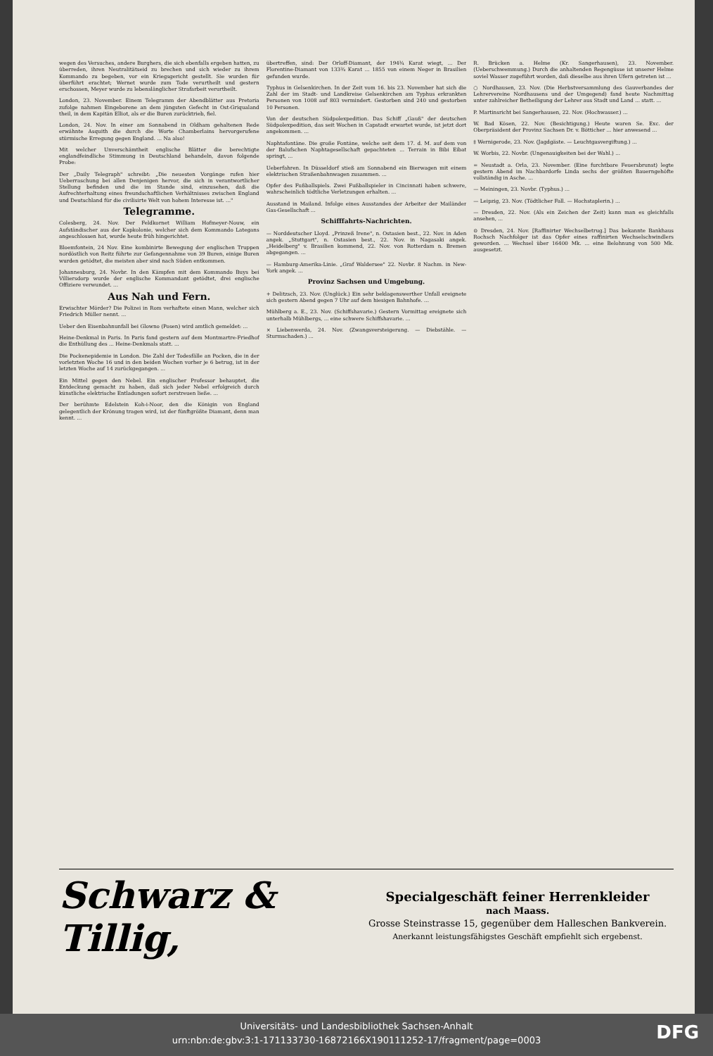wegen des Versuches, andere Burghers, die sich ebenfalls ergeben hatten, zu überreden, ihren Neutralitätseid zu brechen und sich wieder zu ihrem Kommando zu begeben, vor ein Kriegsgericht gestellt. Sie wurden für überführt erachtet; Wernet wurde zum Tode verurtheilt und gestern erschossen, Meyer wurde zu lebenslänglicher Strafarbeit verurtheilt.
London, 23. November. Einem Telegramm der Abendblätter aus Pretoria zufolge nahmen Eingeborene an dem jüngsten Gefecht in Ost-Griqualand theil, in dem Kapitän Elliot, als er die Buren zurücktrieb, fiel.
London, 24. Nov. In einer am Sonnabend in Oldham gehaltenen Rede erwähnte Asquith die durch die Worte Chamberlains hervorgerufene stürmische Erregung gegen England. ... Na also!
Mit welcher Unverschämtheit englische Blätter die berechtigte englandfeindliche Stimmung in Deutschland behandeln, davon folgende Probe:
Der „Daily Telegraph" schreibt: „Die neuesten Vorgänge rufen hier Ueberraschung bei allen Denjenigen hervor, die sich in verantwortlicher Stellung befinden und die im Stande sind, einzusehen, daß die Aufrechterhaltung eines freundschaftlichen Verhältnisses zwischen England und Deutschland für die civilisirte Welt von hohem Interesse ist. ..."
Telegramme.
Colesberg, 24. Nov. Der Feldkornet William Hofmeyer-Nouw, ein Aufständischer aus der Kapkolonie, welcher sich dem Kommando Lategans angeschlossen hat, wurde heute früh hingerichtet.
Bloemfontein, 24 Nov. Eine kombinirte Bewegung der englischen Truppen nordöstlich von Reitz führte zur Gefangennahme von 39 Buren, einige Buren wurden getödtet, die meisten aber sind nach Süden entkommen.
Johannesburg, 24. Novbr. In den Kämpfen mit dem Kommando Buys bei Villiersdorp wurde der englische Kommandant getödtet, drei englische Offiziere verwundet. ...
Aus Nah und Fern.
Erwischter Mörder? Die Polizei in Rom verhaftete einen Mann, welcher sich Friedrich Müller nennt. ...
Ueber den Eisenbahnunfall bei Glowno (Posen) wird amtlich gemeldet: ...
Heine-Denkmal in Paris. In Paris fand gestern auf dem Montmartre-Friedhof die Enthüllung des ... Heine-Denkmals statt. ...
Die Pockenepidemie in London. Die Zahl der Todesfälle an Pocken, die in der vorletzten Woche 16 und in den beiden Wochen vorher je 6 betrug, ist in der letzten Woche auf 14 zurückgegangen. ...
Ein Mittel gegen den Nebel. Ein englischer Professor behauptet, die Entdeckung gemacht zu haben, daß sich jeder Nebel erfolgreich durch künstliche elektrische Entladungen sofort zerstreuen ließe. ...
Der berühmte Edelstein Koh-i-Noor, den die Königin von England gelegentlich der Krönung tragen wird, ist der fünftgrößte Diamant, denn man kennt. ...
übertreffen, sind: Der Orloff-Diamant, der 194¾ Karat wiegt, ... Der Florentine-Diamant von 133¾ Karat ... 1855 von einem Neger in Brasilien gefunden wurde.
Typhus in Gelsenkirchen. In der Zeit vom 16. bis 23. November hat sich die Zahl der im Stadt- und Landkreise Gelsenkirchen am Typhus erkrankten Personen von 1008 auf 803 vermindert. Gestorben sind 240 und gestorben 10 Personen.
Von der deutschen Südpolexpedition. Das Schiff „Gauß" der deutschen Südpolexpedition, das seit Wochen in Capstadt erwartet wurde, ist jetzt dort angekommen. ...
Naphtafontäne. Die große Fontäne, welche seit dem 17. d. M. auf dem von der Balufschen Naphtagesellschaft gepachteten ... Terrain in Bibi Eibat springt, ...
Ueberfahren. In Düsseldorf stieß am Sonnabend ein Bierwagen mit einem elektrischen Straßenbahnwagen zusammen. ...
Opfer des Fußballspiels. Zwei Fußballspieler in Cincinnati haben schwere, wahrscheinlich tödtliche Verletzungen erhalten. ...
Ausstand in Mailand. Infolge eines Ausstandes der Arbeiter der Mailänder Gas-Gesellschaft ...
Schifffahrts-Nachrichten.
— Norddeutscher Lloyd. „Prinzeß Irene", n. Ostasien best., 22. Nov. in Aden angek. „Stuttgart", n. Ostasien best., 22. Nov. in Nagasaki angek. „Heidelberg" v. Brasilien kommend, 22. Nov. von Rotterdam n. Bremen abgegangen. ...
— Hamburg-Amerika-Linie. „Graf Waldersee" 22. Novbr. 8 Nachm. in New-York angek. ...
Provinz Sachsen und Umgebung.
+ Delitzsch, 23. Nov. (Unglück.) Ein sehr beklagenswerther Unfall ereignete sich gestern Abend gegen 7 Uhr auf dem hiesigen Bahnhofe. ...
Mühlberg a. E., 23. Nov. (Schiffshavarie.) Gestern Vormittag ereignete sich unterhalb Mühlbergs, ... eine schwere Schiffshavarie. ...
× Liebenwerda, 24. Nov. (Zwangsversteigerung. — Diebstähle. — Sturmschaden.) ...
R. Brücken a. Helme (Kr. Sangerhausen), 23. November. (Ueberschwemmung.) Durch die anhaltenden Regengüsse ist unserer Helme soviel Wasser zugeführt worden, daß dieselbe aus ihren Ufern getreten ist ...
○ Nordhausen, 23. Nov. (Die Herbstversammlung des Gauverbandes der Lehrervereine Nordhausens und der Umgegend) fand heute Nachmittag unter zahlreicher Betheiligung der Lehrer aus Stadt und Land ... statt. ...
P. Martinsricht bei Sangerhausen, 22. Nov. (Hochwasser.) ...
W. Bad Kösen, 22. Nov. (Besichtigung.) Heute waren Se. Exc. der Oberpräsident der Provinz Sachsen Dr. v. Bötticher ... hier anwesend ...
‡ Wernigerode, 23. Nov. (Jagdgäste. — Leuchtgasvergiftung.) ...
W. Worbis, 22. Novbr. (Ungenauigkeiten bei der Wahl.) ...
= Neustadt a. Orla, 23. November. (Eine furchtbare Feuersbrunst) legte gestern Abend im Nachbardorfe Linda sechs der größten Bauerngehöfte vollständig in Asche. ...
— Meiningen, 23. Novbr. (Typhus.) ...
— Leipzig, 23. Nov. (Tödtlicher Fall. — Hochstaplerin.) ...
— Dresden, 22. Nov. (Als ein Zeichen der Zeit) kann man es gleichfalls ansehen, ...
⊙ Dresden, 24. Nov. [Raffinirter Wechselbetrug.] Das bekannte Bankhaus Rochsch Nachfolger ist das Opfer eines raffinirten Wechselschwindlers geworden. ... Wechsel über 16400 Mk. ... eine Belohnung von 500 Mk. ausgesetzt.
Schwarz & Tillig,
Specialgeschäft feiner Herrenkleider
nach Maass.
Grosse Steinstrasse 15, gegenüber dem Halleschen Bankverein.
Anerkannt leistungsfähigstes Geschäft empfiehlt sich ergebenst.
Universitäts- und Landesbibliothek Sachsen-Anhalt
urn:nbn:de:gbv:3:1-171133730-16872166X190111252-17/fragment/page=0003
DFG